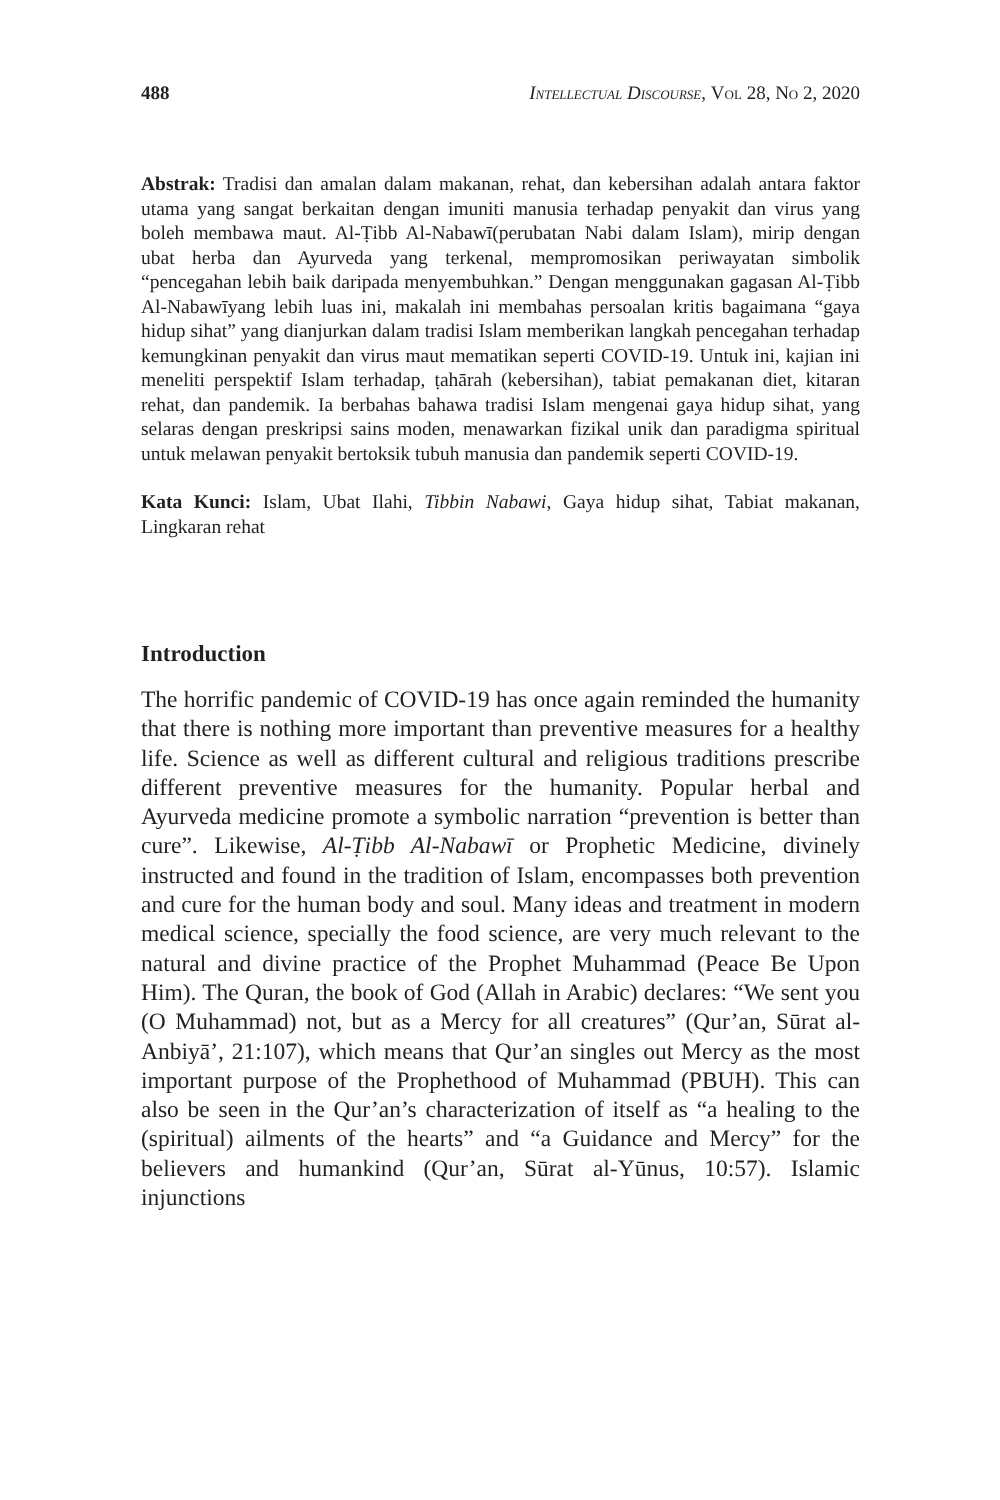488 Intellectual Discourse, Vol 28, No 2, 2020
Abstrak: Tradisi dan amalan dalam makanan, rehat, dan kebersihan adalah antara faktor utama yang sangat berkaitan dengan imuniti manusia terhadap penyakit dan virus yang boleh membawa maut. Al-Ṭibb Al-Nabawī(perubatan Nabi dalam Islam), mirip dengan ubat herba dan Ayurveda yang terkenal, mempromosikan periwayatan simbolik “pencegahan lebih baik daripada menyembuhkan.” Dengan menggunakan gagasan Al-Ṭibb Al-Nabawīyang lebih luas ini, makalah ini membahas persoalan kritis bagaimana “gaya hidup sihat” yang dianjurkan dalam tradisi Islam memberikan langkah pencegahan terhadap kemungkinan penyakit dan virus maut mematikan seperti COVID-19. Untuk ini, kajian ini meneliti perspektif Islam terhadap, ṭahārah (kebersihan), tabiat pemakanan diet, kitaran rehat, dan pandemik. Ia berbahas bahawa tradisi Islam mengenai gaya hidup sihat, yang selaras dengan preskripsi sains moden, menawarkan fizikal unik dan paradigma spiritual untuk melawan penyakit bertoksik tubuh manusia dan pandemik seperti COVID-19.
Kata Kunci: Islam, Ubat Ilahi, Tibbin Nabawi, Gaya hidup sihat, Tabiat makanan, Lingkaran rehat
Introduction
The horrific pandemic of COVID-19 has once again reminded the humanity that there is nothing more important than preventive measures for a healthy life. Science as well as different cultural and religious traditions prescribe different preventive measures for the humanity. Popular herbal and Ayurveda medicine promote a symbolic narration “prevention is better than cure”. Likewise, Al-Ṭibb Al-Nabawī or Prophetic Medicine, divinely instructed and found in the tradition of Islam, encompasses both prevention and cure for the human body and soul. Many ideas and treatment in modern medical science, specially the food science, are very much relevant to the natural and divine practice of the Prophet Muhammad (Peace Be Upon Him). The Quran, the book of God (Allah in Arabic) declares: “We sent you (O Muhammad) not, but as a Mercy for all creatures” (Qur’an, Sūrat al-Anbiyā’, 21:107), which means that Qur’an singles out Mercy as the most important purpose of the Prophethood of Muhammad (PBUH). This can also be seen in the Qur’an’s characterization of itself as “a healing to the (spiritual) ailments of the hearts” and “a Guidance and Mercy” for the believers and humankind (Qur’an, Sūrat al-Yūnus, 10:57). Islamic injunctions